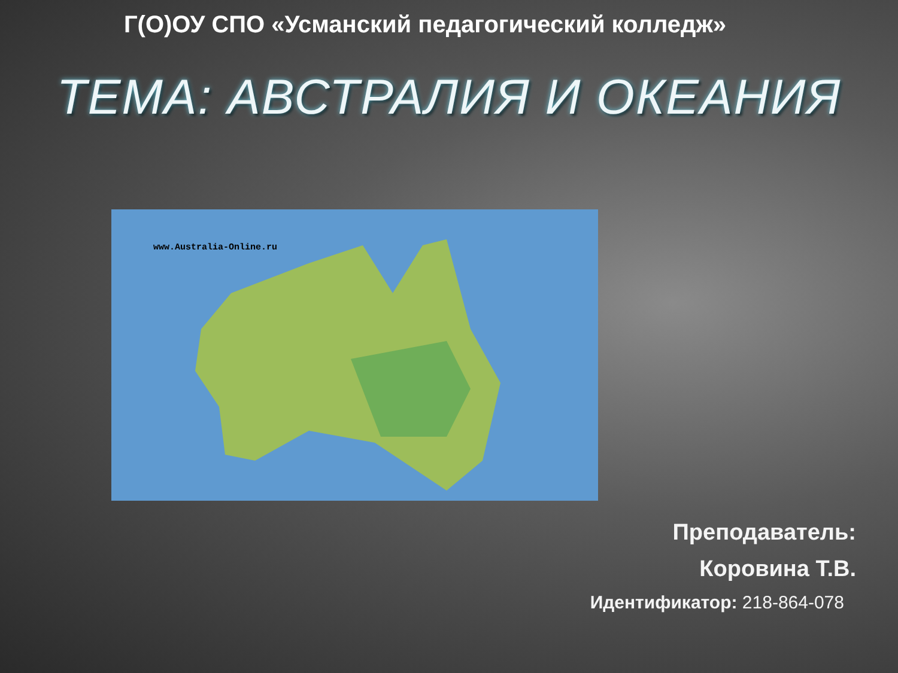Г(О)ОУ СПО «Усманский педагогический колледж»
ТЕМА: АВСТРАЛИЯ И ОКЕАНИЯ
www.Australia-Online.ru
Преподаватель:
Коровина Т.В.
Идентификатор: 218-864-078